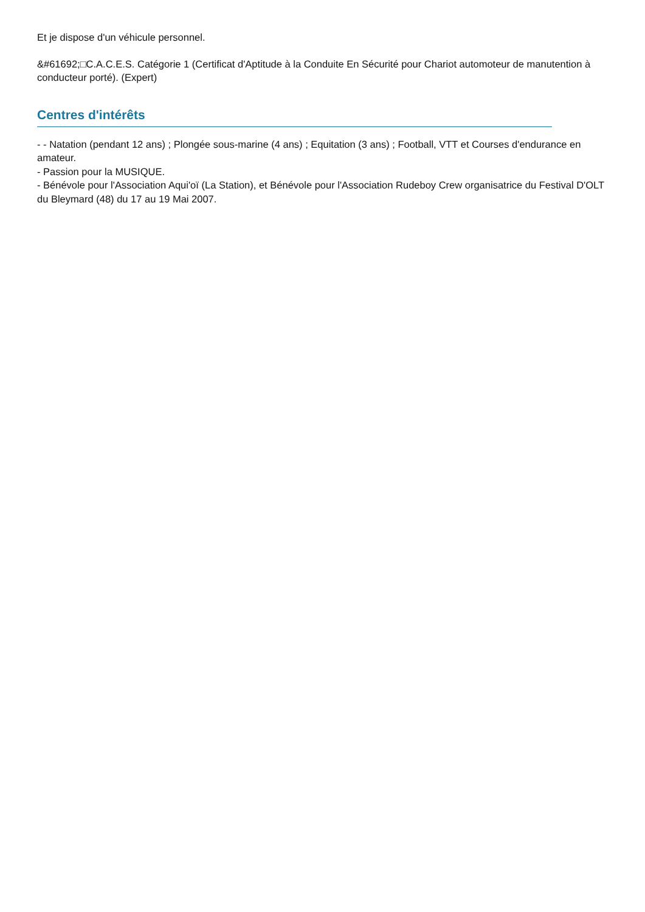Et je dispose d'un véhicule personnel.
&#61692;□C.A.C.E.S. Catégorie 1 (Certificat d'Aptitude à la Conduite En Sécurité pour Chariot automoteur de manutention à conducteur porté). (Expert)
Centres d'intérêts
- - Natation (pendant 12 ans) ; Plongée sous-marine (4 ans) ; Equitation (3 ans) ; Football, VTT et Courses d'endurance en amateur.
- Passion pour la MUSIQUE.
- Bénévole pour l'Association Aqui'oï (La Station), et Bénévole pour l'Association Rudeboy Crew organisatrice du Festival D'OLT du Bleymard (48) du 17 au 19 Mai 2007.